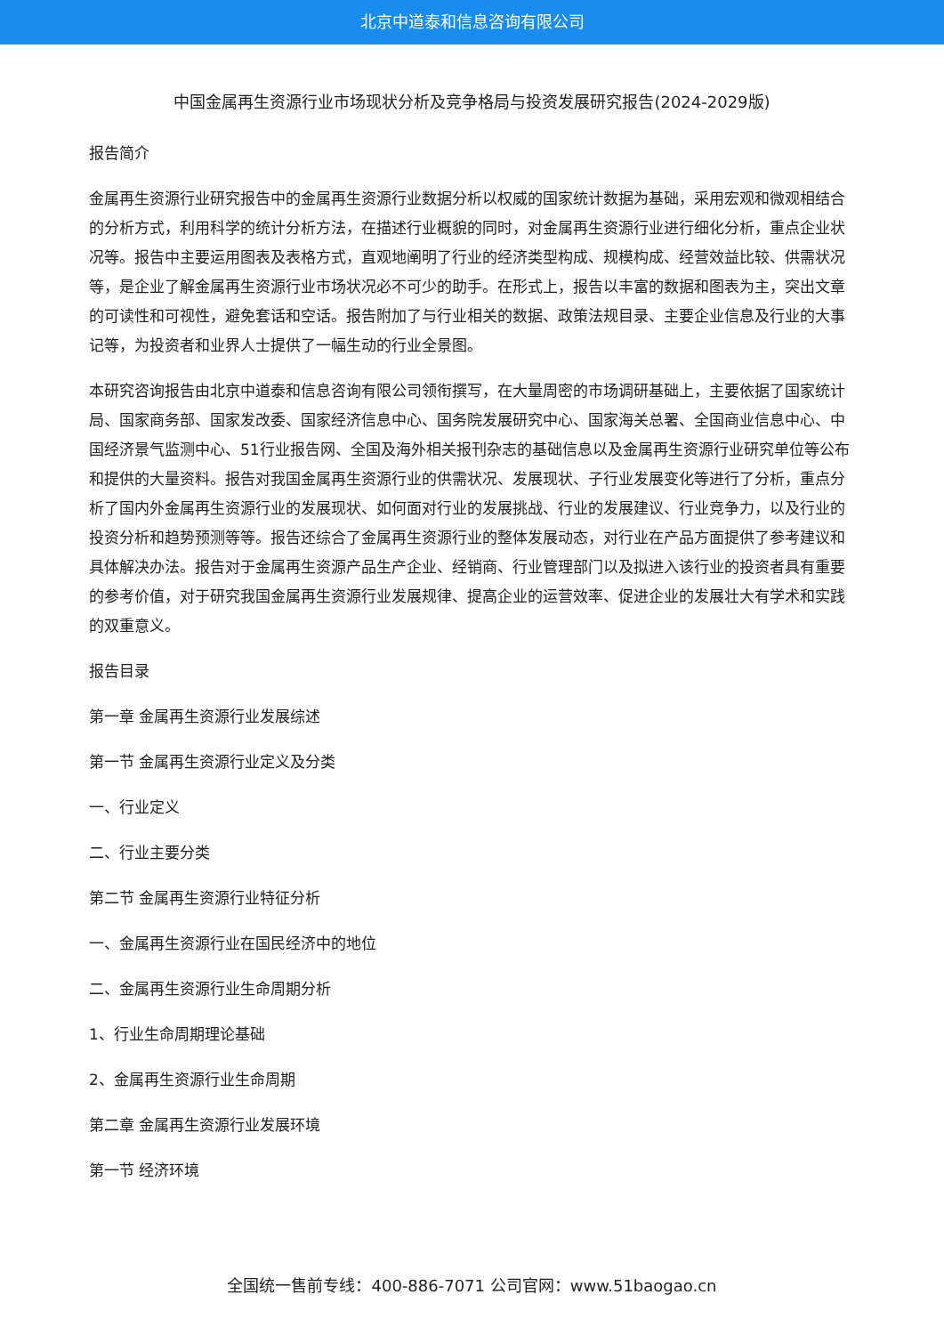北京中道泰和信息咨询有限公司
中国金属再生资源行业市场现状分析及竞争格局与投资发展研究报告(2024-2029版)
报告简介
金属再生资源行业研究报告中的金属再生资源行业数据分析以权威的国家统计数据为基础，采用宏观和微观相结合的分析方式，利用科学的统计分析方法，在描述行业概貌的同时，对金属再生资源行业进行细化分析，重点企业状况等。报告中主要运用图表及表格方式，直观地阐明了行业的经济类型构成、规模构成、经营效益比较、供需状况等，是企业了解金属再生资源行业市场状况必不可少的助手。在形式上，报告以丰富的数据和图表为主，突出文章的可读性和可视性，避免套话和空话。报告附加了与行业相关的数据、政策法规目录、主要企业信息及行业的大事记等，为投资者和业界人士提供了一幅生动的行业全景图。
本研究咨询报告由北京中道泰和信息咨询有限公司领衔撰写，在大量周密的市场调研基础上，主要依据了国家统计局、国家商务部、国家发改委、国家经济信息中心、国务院发展研究中心、国家海关总署、全国商业信息中心、中国经济景气监测中心、51行业报告网、全国及海外相关报刊杂志的基础信息以及金属再生资源行业研究单位等公布和提供的大量资料。报告对我国金属再生资源行业的供需状况、发展现状、子行业发展变化等进行了分析，重点分析了国内外金属再生资源行业的发展现状、如何面对行业的发展挑战、行业的发展建议、行业竞争力，以及行业的投资分析和趋势预测等等。报告还综合了金属再生资源行业的整体发展动态，对行业在产品方面提供了参考建议和具体解决办法。报告对于金属再生资源产品生产企业、经销商、行业管理部门以及拟进入该行业的投资者具有重要的参考价值，对于研究我国金属再生资源行业发展规律、提高企业的运营效率、促进企业的发展壮大有学术和实践的双重意义。
报告目录
第一章 金属再生资源行业发展综述
第一节 金属再生资源行业定义及分类
一、行业定义
二、行业主要分类
第二节 金属再生资源行业特征分析
一、金属再生资源行业在国民经济中的地位
二、金属再生资源行业生命周期分析
1、行业生命周期理论基础
2、金属再生资源行业生命周期
第二章 金属再生资源行业发展环境
第一节 经济环境
全国统一售前专线：400-886-7071 公司官网：www.51baogao.cn